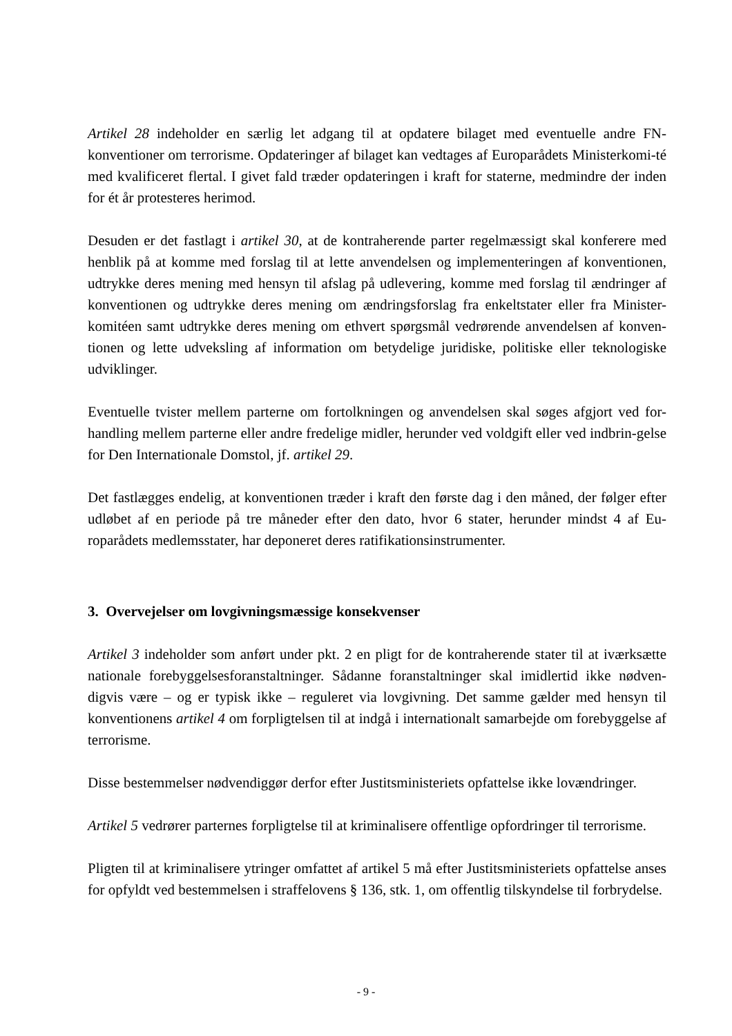Artikel 28 indeholder en særlig let adgang til at opdatere bilaget med eventuelle andre FN-konventioner om terrorisme. Opdateringer af bilaget kan vedtages af Europarådets Ministerkomi-té med kvalificeret flertal. I givet fald træder opdateringen i kraft for staterne, medmindre der inden for ét år protesteres herimod.
Desuden er det fastlagt i artikel 30, at de kontraherende parter regelmæssigt skal konferere med henblik på at komme med forslag til at lette anvendelsen og implementeringen af konventionen, udtrykke deres mening med hensyn til afslag på udlevering, komme med forslag til ændringer af konventionen og udtrykke deres mening om ændringsforslag fra enkeltstater eller fra Minister-komitéen samt udtrykke deres mening om ethvert spørgsmål vedrørende anvendelsen af konven-tionen og lette udveksling af information om betydelige juridiske, politiske eller teknologiske udviklinger.
Eventuelle tvister mellem parterne om fortolkningen og anvendelsen skal søges afgjort ved for-handling mellem parterne eller andre fredelige midler, herunder ved voldgift eller ved indbrin-gelse for Den Internationale Domstol, jf. artikel 29.
Det fastlægges endelig, at konventionen træder i kraft den første dag i den måned, der følger efter udløbet af en periode på tre måneder efter den dato, hvor 6 stater, herunder mindst 4 af Eu-roparådets medlemsstater, har deponeret deres ratifikationsinstrumenter.
3. Overvejelser om lovgivningsmæssige konsekvenser
Artikel 3 indeholder som anført under pkt. 2 en pligt for de kontraherende stater til at iværksætte nationale forebyggelsesforanstaltninger. Sådanne foranstaltninger skal imidlertid ikke nødven-digvis være – og er typisk ikke – reguleret via lovgivning. Det samme gælder med hensyn til konventionens artikel 4 om forpligtelsen til at indgå i internationalt samarbejde om forebyggelse af terrorisme.
Disse bestemmelser nødvendiggør derfor efter Justitsministeriets opfattelse ikke lovændringer.
Artikel 5 vedrører parternes forpligtelse til at kriminalisere offentlige opfordringer til terrorisme.
Pligten til at kriminalisere ytringer omfattet af artikel 5 må efter Justitsministeriets opfattelse anses for opfyldt ved bestemmelsen i straffelovens § 136, stk. 1, om offentlig tilskyndelse til forbrydelse.
- 9 -